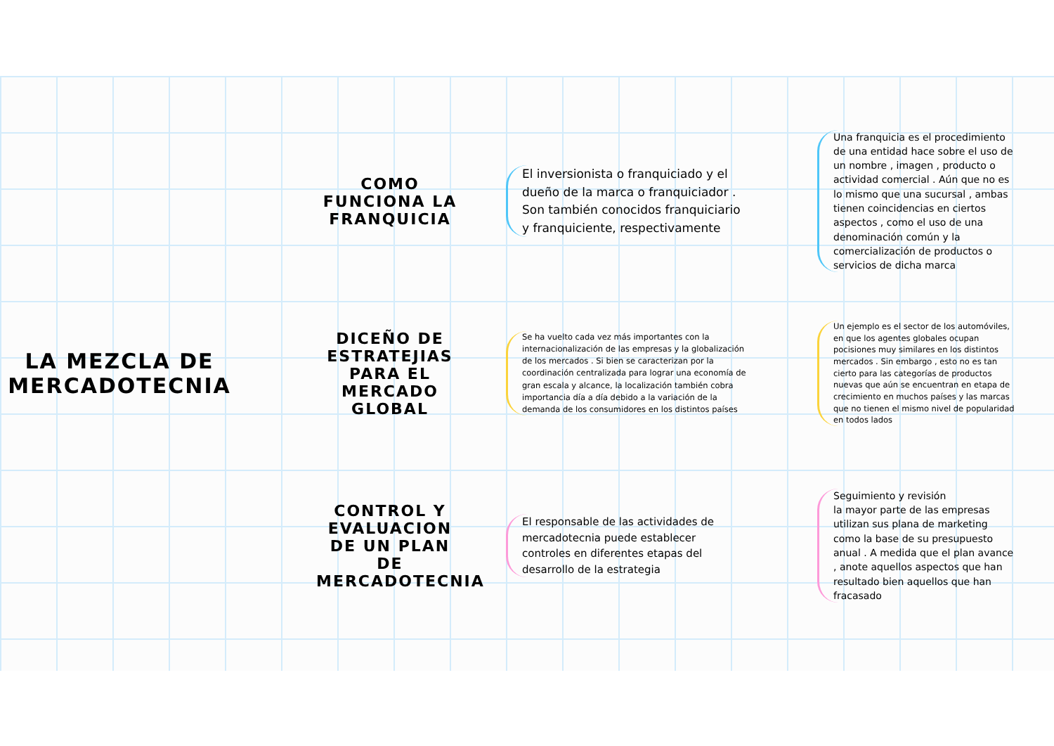LA MEZCLA DE MERCADOTECNIA
COMO FUNCIONA LA FRANQUICIA
El inversionista o franquiciado y el dueño de la marca o franquiciador . Son también conocidos franquiciario y franquiciente, respectivamente
Una franquicia es el procedimiento de una entidad hace sobre el uso de un nombre , imagen , producto o actividad comercial . Aún que no es lo mismo que una sucursal , ambas tienen coincidencias en ciertos aspectos , como el uso de una denominación común y la comercialización de productos o servicios de dicha marca
DICEÑO DE ESTRATEJIAS PARA EL MERCADO GLOBAL
Se ha vuelto cada vez más importantes con la internacionalización de las empresas y la globalización de los mercados . Si bien se caracterizan por la coordinación centralizada para lograr una economía de gran escala y alcance, la localización también cobra importancia día a día debido a la variación de la demanda de los consumidores en los distintos países
Un ejemplo es el sector de los automóviles, en que los agentes globales ocupan pocisiones muy similares en los distintos mercados . Sin embargo , esto no es tan cierto para las categorías de productos nuevas que aún se encuentran en etapa de crecimiento en muchos países y las marcas que no tienen el mismo nivel de popularidad en todos lados
CONTROL Y EVALUACION DE UN PLAN DE MERCADOTECNIA
El responsable de las actividades de mercadotecnia puede establecer controles en diferentes etapas del desarrollo de la estrategia
Seguimiento y revisión
la mayor parte de las empresas utilizan sus plana de marketing como la base de su presupuesto anual . A medida que el plan avance , anote aquellos aspectos que han resultado bien aquellos que han fracasado